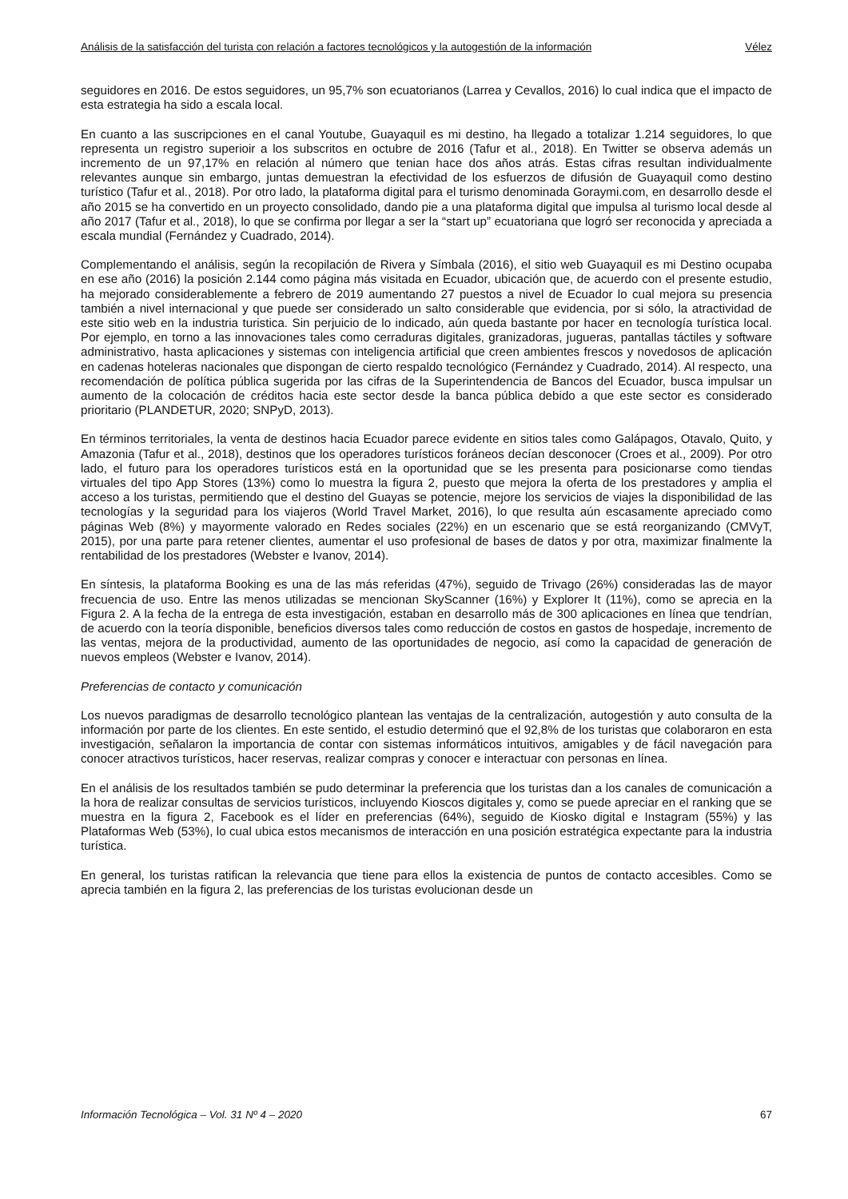Análisis de la satisfacción del turista con relación a factores tecnológicos y la autogestión de la información Vélez
seguidores en 2016. De estos seguidores, un 95,7% son ecuatorianos (Larrea y Cevallos, 2016) lo cual indica que el impacto de esta estrategia ha sido a escala local.
En cuanto a las suscripciones en el canal Youtube, Guayaquil es mi destino, ha llegado a totalizar 1.214 seguidores, lo que representa un registro superioir a los subscritos en octubre de 2016 (Tafur et al., 2018). En Twitter se observa además un incremento de un 97,17% en relación al número que tenian hace dos años atrás. Estas cifras resultan individualmente relevantes aunque sin embargo, juntas demuestran la efectividad de los esfuerzos de difusión de Guayaquil como destino turístico (Tafur et al., 2018). Por otro lado, la plataforma digital para el turismo denominada Goraymi.com, en desarrollo desde el año 2015 se ha convertido en un proyecto consolidado, dando pie a una plataforma digital que impulsa al turismo local desde al año 2017 (Tafur et al., 2018), lo que se confirma por llegar a ser la “start up” ecuatoriana que logró ser reconocida y apreciada a escala mundial (Fernández y Cuadrado, 2014).
Complementando el análisis, según la recopilación de Rivera y Símbala (2016), el sitio web Guayaquil es mi Destino ocupaba en ese año (2016) la posición 2.144 como página más visitada en Ecuador, ubicación que, de acuerdo con el presente estudio, ha mejorado considerablemente a febrero de 2019 aumentando 27 puestos a nivel de Ecuador lo cual mejora su presencia también a nivel internacional y que puede ser considerado un salto considerable que evidencia, por si sólo, la atractividad de este sitio web en la industria turistica. Sin perjuicio de lo indicado, aún queda bastante por hacer en tecnología turística local. Por ejemplo, en torno a las innovaciones tales como cerraduras digitales, granizadoras, jugueras, pantallas táctiles y software administrativo, hasta aplicaciones y sistemas con inteligencia artificial que creen ambientes frescos y novedosos de aplicación en cadenas hoteleras nacionales que dispongan de cierto respaldo tecnológico (Fernández y Cuadrado, 2014). Al respecto, una recomendación de política pública sugerida por las cifras de la Superintendencia de Bancos del Ecuador, busca impulsar un aumento de la colocación de créditos hacia este sector desde la banca pública debido a que este sector es considerado prioritario (PLANDETUR, 2020; SNPyD, 2013).
En términos territoriales, la venta de destinos hacia Ecuador parece evidente en sitios tales como Galápagos, Otavalo, Quito, y Amazonia (Tafur et al., 2018), destinos que los operadores turísticos foráneos decían desconocer (Croes et al., 2009). Por otro lado, el futuro para los operadores turísticos está en la oportunidad que se les presenta para posicionarse como tiendas virtuales del tipo App Stores (13%) como lo muestra la figura 2, puesto que mejora la oferta de los prestadores y amplia el acceso a los turistas, permitiendo que el destino del Guayas se potencie, mejore los servicios de viajes la disponibilidad de las tecnologías y la seguridad para los viajeros (World Travel Market, 2016), lo que resulta aún escasamente apreciado como páginas Web (8%) y mayormente valorado en Redes sociales (22%) en un escenario que se está reorganizando (CMVyT, 2015), por una parte para retener clientes, aumentar el uso profesional de bases de datos y por otra, maximizar finalmente la rentabilidad de los prestadores (Webster e Ivanov, 2014).
En síntesis, la plataforma Booking es una de las más referidas (47%), seguido de Trivago (26%) consideradas las de mayor frecuencia de uso. Entre las menos utilizadas se mencionan SkyScanner (16%) y Explorer It (11%), como se aprecia en la Figura 2. A la fecha de la entrega de esta investigación, estaban en desarrollo más de 300 aplicaciones en línea que tendrían, de acuerdo con la teoría disponible, beneficios diversos tales como reducción de costos en gastos de hospedaje, incremento de las ventas, mejora de la productividad, aumento de las oportunidades de negocio, así como la capacidad de generación de nuevos empleos (Webster e Ivanov, 2014).
Preferencias de contacto y comunicación
Los nuevos paradigmas de desarrollo tecnológico plantean las ventajas de la centralización, autogestión y auto consulta de la información por parte de los clientes. En este sentido, el estudio determinó que el 92,8% de los turistas que colaboraron en esta investigación, señalaron la importancia de contar con sistemas informáticos intuitivos, amigables y de fácil navegación para conocer atractivos turísticos, hacer reservas, realizar compras y conocer e interactuar con personas en línea.
En el análisis de los resultados también se pudo determinar la preferencia que los turistas dan a los canales de comunicación a la hora de realizar consultas de servicios turísticos, incluyendo Kioscos digitales y, como se puede apreciar en el ranking que se muestra en la figura 2, Facebook es el líder en preferencias (64%), seguido de Kiosko digital e Instagram (55%) y las Plataformas Web (53%), lo cual ubica estos mecanismos de interacción en una posición estratégica expectante para la industria turística.
En general, los turistas ratifican la relevancia que tiene para ellos la existencia de puntos de contacto accesibles. Como se aprecia también en la figura 2, las preferencias de los turistas evolucionan desde un
Información Tecnológica – Vol. 31 Nº 4 – 2020 67